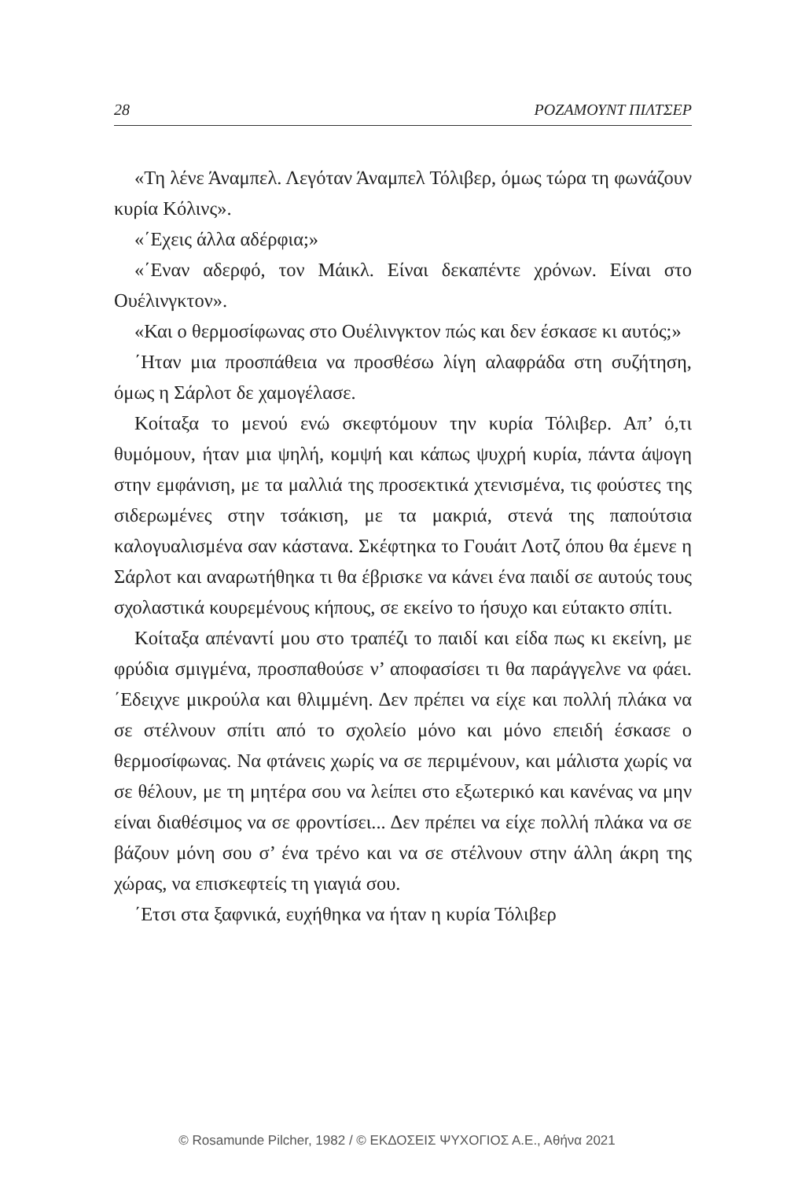28 ΡΟΖΑΜΟΥΝΤ ΠΙΛΤΣΕΡ
«Τη λένε Άναμπελ. Λεγόταν Άναμπελ Τόλιβερ, όμως τώρα τη φωνάζουν κυρία Κόλινς».
«΄Εχεις άλλα αδέρφια;»
«΄Εναν αδερφό, τον Μάικλ. Είναι δεκαπέντε χρόνων. Είναι στο Ουέλινγκτον».
«Και ο θερμοσίφωνας στο Ουέλινγκτον πώς και δεν έσκασε κι αυτός;»
΄Ηταν μια προσπάθεια να προσθέσω λίγη αλαφράδα στη συζήτηση, όμως η Σάρλοτ δε χαμογέλασε.
Κοίταξα το μενού ενώ σκεφτόμουν την κυρία Τόλιβερ. Απ’ ό,τι θυμόμουν, ήταν μια ψηλή, κομψή και κάπως ψυχρή κυρία, πάντα άψογη στην εμφάνιση, με τα μαλλιά της προσεκτικά χτενισμένα, τις φούστες της σιδερωμένες στην τσάκιση, με τα μακριά, στενά της παπούτσια καλογυαλισμένα σαν κάστανα. Σκέφτηκα το Γουάιτ Λοτζ όπου θα έμενε η Σάρλοτ και αναρωτήθηκα τι θα έβρισκε να κάνει ένα παιδί σε αυτούς τους σχολαστικά κουρεμένους κήπους, σε εκείνο το ήσυχο και εύτακτο σπίτι.
Κοίταξα απέναντί μου στο τραπέζι το παιδί και είδα πως κι εκείνη, με φρύδια σμιγμένα, προσπαθούσε ν’ αποφασίσει τι θα παράγγελνε να φάει. ΄Εδειχνε μικρούλα και θλιμμένη. Δεν πρέπει να είχε και πολλή πλάκα να σε στέλνουν σπίτι από το σχολείο μόνο και μόνο επειδή έσκασε ο θερμοσίφωνας. Να φτάνεις χωρίς να σε περιμένουν, και μάλιστα χωρίς να σε θέλουν, με τη μητέρα σου να λείπει στο εξωτερικό και κανένας να μην είναι διαθέσιμος να σε φροντίσει... Δεν πρέπει να είχε πολλή πλάκα να σε βάζουν μόνη σου σ’ ένα τρένο και να σε στέλνουν στην άλλη άκρη της χώρας, να επισκεφτείς τη γιαγιά σου.
΄Ετσι στα ξαφνικά, ευχήθηκα να ήταν η κυρία Τόλιβερ
© Rosamunde Pilcher, 1982 / © ΕΚΔΟΣΕΙΣ ΨΥΧΟΓΙΟΣ Α.Ε., Αθήνα 2021